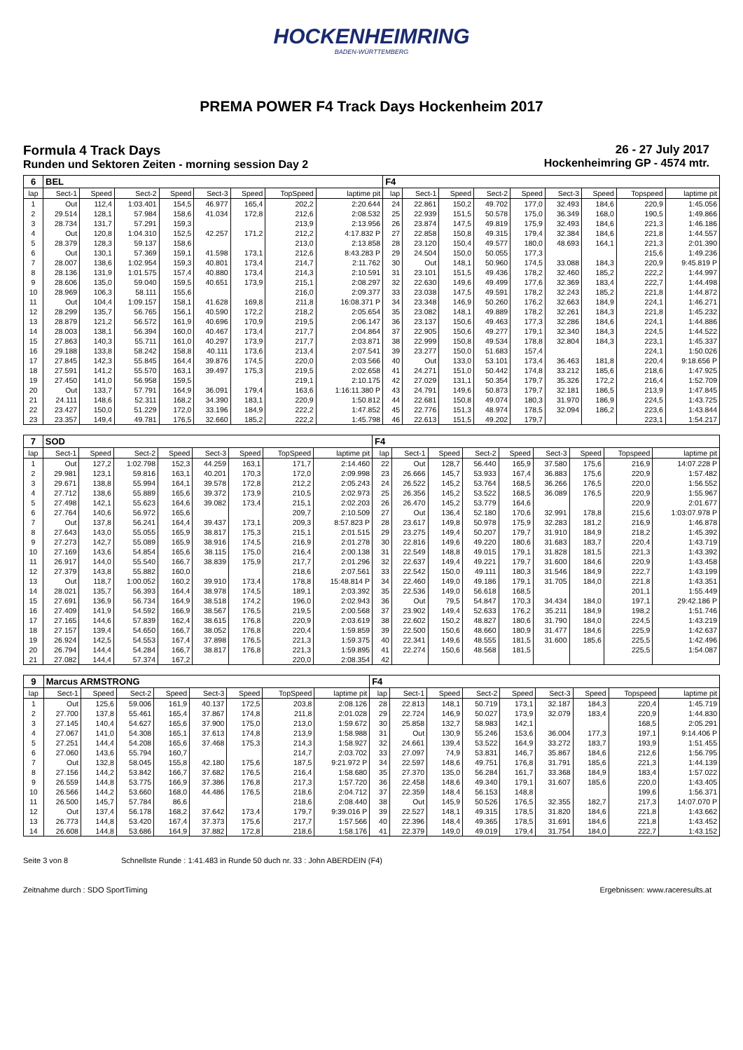HOCKENHEIMRING
BADEN-WÜRTTEMBERG
PREMA POWER F4 Track Days Hockenheim 2017
Formula 4 Track Days
Runden und Sektoren Zeiten - morning session Day 2
26 - 27 July 2017
Hockenheimring GP - 4574 mtr.
| 6 | BEL | | | | | | | | F4 | | | | | | | | |
| lap | Sect-1 | Speed | Sect-2 | Speed | Sect-3 | Speed | TopSpeed | laptime pit | lap | Sect-1 | Speed | Sect-2 | Speed | Sect-3 | Speed | Topspeed | laptime pit |
| 1 | Out | 112,4 | 1:03.401 | 154,5 | 46.977 | 165,4 | 202,2 | 2:20.644 | 24 | 22.861 | 150,2 | 49.702 | 177,0 | 32.493 | 184,6 | 220,9 | 1:45.056 |
| 2 | 29.514 | 128,1 | 57.984 | 158,6 | 41.034 | 172,8 | 212,6 | 2:08.532 | 25 | 22.939 | 151,5 | 50.578 | 175,0 | 36.349 | 168,0 | 190,5 | 1:49.866 |
| 3 | 28.734 | 131,7 | 57.291 | 159,3 | | | 213,9 | 2:13.956 | 26 | 23.874 | 147,5 | 49.819 | 175,9 | 32.493 | 184,6 | 221,3 | 1:46.186 |
| 4 | Out | 120,8 | 1:04.310 | 152,5 | 42.257 | 171,2 | 212,2 | 4:17.832 P | 27 | 22.858 | 150,8 | 49.315 | 179,4 | 32.384 | 184,6 | 221,8 | 1:44.557 |
| 5 | 28.379 | 128,3 | 59.137 | 158,6 | | | 213,0 | 2:13.858 | 28 | 23.120 | 150,4 | 49.577 | 180,0 | 48.693 | 164,1 | 221,3 | 2:01.390 |
| 6 | Out | 130,1 | 57.369 | 159,1 | 41.598 | 173,1 | 212,6 | 8:43.283 P | 29 | 24.504 | 150,0 | 50.055 | 177,3 | | | 215,6 | 1:49.236 |
| 7 | 28.007 | 138,6 | 1:02.954 | 159,3 | 40.801 | 173,4 | 214,7 | 2:11.762 | 30 | Out | 148,1 | 50.960 | 174,5 | 33.088 | 184,3 | 220,9 | 9:45.819 P |
| 8 | 28.136 | 131,9 | 1:01.575 | 157,4 | 40.880 | 173,4 | 214,3 | 2:10.591 | 31 | 23.101 | 151,5 | 49.436 | 178,2 | 32.460 | 185,2 | 222,2 | 1:44.997 |
| 9 | 28.606 | 135,0 | 59.040 | 159,5 | 40.651 | 173,9 | 215,1 | 2:08.297 | 32 | 22.630 | 149,6 | 49.499 | 177,6 | 32.369 | 183,4 | 222,7 | 1:44.498 |
| 10 | 28.969 | 106,3 | 58.111 | 155,6 | | | 216,0 | 2:09.377 | 33 | 23.038 | 147,5 | 49.591 | 178,2 | 32.243 | 185,2 | 221,8 | 1:44.872 |
| 11 | Out | 104,4 | 1:09.157 | 158,1 | 41.628 | 169,8 | 211,8 | 16:08.371 P | 34 | 23.348 | 146,9 | 50.260 | 176,2 | 32.663 | 184,9 | 224,1 | 1:46.271 |
| 12 | 28.299 | 135,7 | 56.765 | 156,1 | 40.590 | 172,2 | 218,2 | 2:05.654 | 35 | 23.082 | 148,1 | 49.889 | 178,2 | 32.261 | 184,3 | 221,8 | 1:45.232 |
| 13 | 28.879 | 121,2 | 56.572 | 161,9 | 40.696 | 170,9 | 219,5 | 2:06.147 | 36 | 23.137 | 150,6 | 49.463 | 177,3 | 32.286 | 184,6 | 224,1 | 1:44.886 |
| 14 | 28.003 | 138,1 | 56.394 | 160,0 | 40.467 | 173,4 | 217,7 | 2:04.864 | 37 | 22.905 | 150,6 | 49.277 | 179,1 | 32.340 | 184,3 | 224,5 | 1:44.522 |
| 15 | 27.863 | 140,3 | 55.711 | 161,0 | 40.297 | 173,9 | 217,7 | 2:03.871 | 38 | 22.999 | 150,8 | 49.534 | 178,8 | 32.804 | 184,3 | 223,1 | 1:45.337 |
| 16 | 29.188 | 133,8 | 58.242 | 158,8 | 40.111 | 173,6 | 213,4 | 2:07.541 | 39 | 23.277 | 150,0 | 51.683 | 157,4 | | | 224,1 | 1:50.026 |
| 17 | 27.845 | 142,3 | 55.845 | 164,4 | 39.876 | 174,5 | 220,0 | 2:03.566 | 40 | Out | 133,0 | 53.101 | 173,4 | 36.463 | 181,8 | 220,4 | 9:18.656 P |
| 18 | 27.591 | 141,2 | 55.570 | 163,1 | 39.497 | 175,3 | 219,5 | 2:02.658 | 41 | 24.271 | 151,0 | 50.442 | 174,8 | 33.212 | 185,6 | 218,6 | 1:47.925 |
| 19 | 27.450 | 141,0 | 56.958 | 159,5 | | | 219,1 | 2:10.175 | 42 | 27.029 | 131,1 | 50.354 | 179,7 | 35.326 | 172,2 | 216,4 | 1:52.709 |
| 20 | Out | 133,7 | 57.791 | 164,9 | 36.091 | 179,4 | 163,6 | 1:16:11.380 P | 43 | 24.791 | 149,6 | 50.873 | 179,7 | 32.181 | 186,5 | 213,9 | 1:47.845 |
| 21 | 24.111 | 148,6 | 52.311 | 168,2 | 34.390 | 183,1 | 220,9 | 1:50.812 | 44 | 22.681 | 150,8 | 49.074 | 180,3 | 31.970 | 186,9 | 224,5 | 1:43.725 |
| 22 | 23.427 | 150,0 | 51.229 | 172,0 | 33.196 | 184,9 | 222,2 | 1:47.852 | 45 | 22.776 | 151,3 | 48.974 | 178,5 | 32.094 | 186,2 | 223,6 | 1:43.844 |
| 23 | 23.357 | 149,4 | 49.781 | 176,5 | 32.660 | 185,2 | 222,2 | 1:45.798 | 46 | 22.613 | 151,5 | 49.202 | 179,7 | | | 223,1 | 1:54.217 |
| 7 | SOD | | | | | | | | F4 | | | | | | | | |
| lap | Sect-1 | Speed | Sect-2 | Speed | Sect-3 | Speed | TopSpeed | laptime pit | lap | Sect-1 | Speed | Sect-2 | Speed | Sect-3 | Speed | Topspeed | laptime pit |
| 1 | Out | 127,2 | 1:02.798 | 152,3 | 44.259 | 163,1 | 171,7 | 2:14.460 | 22 | Out | 128,7 | 56.440 | 165,9 | 37.580 | 175,6 | 216,9 | 14:07.228 P |
| 2 | 29.981 | 123,1 | 59.816 | 163,1 | 40.201 | 170,3 | 172,0 | 2:09.998 | 23 | 26.666 | 145,7 | 53.933 | 167,4 | 36.883 | 175,6 | 220,9 | 1:57.482 |
| 3 | 29.671 | 138,8 | 55.994 | 164,1 | 39.578 | 172,8 | 212,2 | 2:05.243 | 24 | 26.522 | 145,2 | 53.764 | 168,5 | 36.266 | 176,5 | 220,0 | 1:56.552 |
| 4 | 27.712 | 138,6 | 55.889 | 165,6 | 39.372 | 173,9 | 210,5 | 2:02.973 | 25 | 26.356 | 145,2 | 53.522 | 168,5 | 36.089 | 176,5 | 220,9 | 1:55.967 |
| 5 | 27.498 | 142,1 | 55.623 | 164,6 | 39.082 | 173,4 | 215,1 | 2:02.203 | 26 | 26.470 | 145,2 | 53.779 | 164,6 | | | 220,9 | 2:01.677 |
| 6 | 27.764 | 140,6 | 56.972 | 165,6 | | | 209,7 | 2:10.509 | 27 | Out | 136,4 | 52.180 | 170,6 | 32.991 | 178,8 | 215,6 | 1:03:07.978 P |
| 7 | Out | 137,8 | 56.241 | 164,4 | 39.437 | 173,1 | 209,3 | 8:57.823 P | 28 | 23.617 | 149,8 | 50.978 | 175,9 | 32.283 | 181,2 | 216,9 | 1:46.878 |
| 8 | 27.643 | 143,0 | 55.055 | 165,9 | 38.817 | 175,3 | 215,1 | 2:01.515 | 29 | 23.275 | 149,4 | 50.207 | 179,7 | 31.910 | 184,9 | 218,2 | 1:45.392 |
| 9 | 27.273 | 142,7 | 55.089 | 165,9 | 38.916 | 174,5 | 216,9 | 2:01.278 | 30 | 22.816 | 149,6 | 49.220 | 180,6 | 31.683 | 183,7 | 220,4 | 1:43.719 |
| 10 | 27.169 | 143,6 | 54.854 | 165,6 | 38.115 | 175,0 | 216,4 | 2:00.138 | 31 | 22.549 | 148,8 | 49.015 | 179,1 | 31.828 | 181,5 | 221,3 | 1:43.392 |
| 11 | 26.917 | 144,0 | 55.540 | 166,7 | 38.839 | 175,9 | 217,7 | 2:01.296 | 32 | 22.637 | 149,4 | 49.221 | 179,7 | 31.600 | 184,6 | 220,9 | 1:43.458 |
| 12 | 27.379 | 143,8 | 55.882 | 160,0 | | | 218,6 | 2:07.561 | 33 | 22.542 | 150,0 | 49.111 | 180,3 | 31.546 | 184,9 | 222,7 | 1:43.199 |
| 13 | Out | 118,7 | 1:00.052 | 160,2 | 39.910 | 173,4 | 178,8 | 15:48.814 P | 34 | 22.460 | 149,0 | 49.186 | 179,1 | 31.705 | 184,0 | 221,8 | 1:43.351 |
| 14 | 28.021 | 135,7 | 56.393 | 164,4 | 38.978 | 174,5 | 189,1 | 2:03.392 | 35 | 22.536 | 149,0 | 56.618 | 168,5 | | | 201,1 | 1:55.449 |
| 15 | 27.691 | 136,9 | 56.734 | 164,9 | 38.518 | 174,2 | 196,0 | 2:02.943 | 36 | Out | 79,5 | 54.847 | 170,3 | 34.434 | 184,0 | 197,1 | 29:42.186 P |
| 16 | 27.409 | 141,9 | 54.592 | 166,9 | 38.567 | 176,5 | 219,5 | 2:00.568 | 37 | 23.902 | 149,4 | 52.633 | 176,2 | 35.211 | 184,9 | 198,2 | 1:51.746 |
| 17 | 27.165 | 144,6 | 57.839 | 162,4 | 38.615 | 176,8 | 220,9 | 2:03.619 | 38 | 22.602 | 150,2 | 48.827 | 180,6 | 31.790 | 184,0 | 224,5 | 1:43.219 |
| 18 | 27.157 | 139,4 | 54.650 | 166,7 | 38.052 | 176,8 | 220,4 | 1:59.859 | 39 | 22.500 | 150,6 | 48.660 | 180,9 | 31.477 | 184,6 | 225,9 | 1:42.637 |
| 19 | 26.924 | 142,5 | 54.553 | 167,4 | 37.898 | 176,5 | 221,3 | 1:59.375 | 40 | 22.341 | 149,6 | 48.555 | 181,5 | 31.600 | 185,6 | 225,5 | 1:42.496 |
| 20 | 26.794 | 144,4 | 54.284 | 166,7 | 38.817 | 176,8 | 221,3 | 1:59.895 | 41 | 22.274 | 150,6 | 48.568 | 181,5 | | | 225,5 | 1:54.087 |
| 21 | 27.082 | 144,4 | 57.374 | 167,2 | | | 220,0 | 2:08.354 | 42 | | | | | | | | |
| 9 | Marcus ARMSTRONG | | | | | | | | F4 | | | | | | | | |
| lap | Sect-1 | Speed | Sect-2 | Speed | Sect-3 | Speed | TopSpeed | laptime pit | lap | Sect-1 | Speed | Sect-2 | Speed | Sect-3 | Speed | Topspeed | laptime pit |
| 1 | Out | 125,6 | 59.006 | 161,9 | 40.137 | 172,5 | 203,8 | 2:08.126 | 28 | 22.813 | 148,1 | 50.719 | 173,1 | 32.187 | 184,3 | 220,4 | 1:45.719 |
| 2 | 27.700 | 137,8 | 55.461 | 165,4 | 37.867 | 174,8 | 211,8 | 2:01.028 | 29 | 22.724 | 146,9 | 50.027 | 173,9 | 32.079 | 183,4 | 220,9 | 1:44.830 |
| 3 | 27.145 | 140,4 | 54.627 | 165,6 | 37.900 | 175,0 | 213,0 | 1:59.672 | 30 | 25.858 | 132,7 | 58.983 | 142,1 | | | 168,5 | 2:05.291 |
| 4 | 27.067 | 141,0 | 54.308 | 165,1 | 37.613 | 174,8 | 213,9 | 1:58.988 | 31 | Out | 130,9 | 55.246 | 153,6 | 36.004 | 177,3 | 197,1 | 9:14.406 P |
| 5 | 27.251 | 144,4 | 54.208 | 165,6 | 37.468 | 175,3 | 214,3 | 1:58.927 | 32 | 24.661 | 139,4 | 53.522 | 164,9 | 33.272 | 183,7 | 193,9 | 1:51.455 |
| 6 | 27.060 | 143,6 | 55.794 | 160,7 | | | 214,7 | 2:03.702 | 33 | 27.097 | 74,9 | 53.831 | 146,7 | 35.867 | 184,6 | 212,6 | 1:56.795 |
| 7 | Out | 132,8 | 58.045 | 155,8 | 42.180 | 175,6 | 187,5 | 9:21.972 P | 34 | 22.597 | 148,6 | 49.751 | 176,8 | 31.791 | 185,6 | 221,3 | 1:44.139 |
| 8 | 27.156 | 144,2 | 53.842 | 166,7 | 37.682 | 176,5 | 216,4 | 1:58.680 | 35 | 27.370 | 135,0 | 56.284 | 161,7 | 33.368 | 184,9 | 183,4 | 1:57.022 |
| 9 | 26.559 | 144,8 | 53.775 | 166,9 | 37.386 | 176,8 | 217,3 | 1:57.720 | 36 | 22.458 | 148,6 | 49.340 | 179,1 | 31.607 | 185,6 | 220,0 | 1:43.405 |
| 10 | 26.566 | 144,2 | 53.660 | 168,0 | 44.486 | 176,5 | 218,6 | 2:04.712 | 37 | 22.359 | 148,4 | 56.153 | 148,8 | | | 199,6 | 1:56.371 |
| 11 | 26.500 | 145,7 | 57.784 | 86,6 | | | 218,6 | 2:08.440 | 38 | Out | 145,9 | 50.526 | 176,5 | 32.355 | 182,7 | 217,3 | 14:07.070 P |
| 12 | Out | 137,4 | 56.178 | 168,2 | 37.642 | 173,4 | 179,7 | 9:39.016 P | 39 | 22.527 | 148,1 | 49.315 | 178,5 | 31.820 | 184,6 | 221,8 | 1:43.662 |
| 13 | 26.773 | 144,8 | 53.420 | 167,4 | 37.373 | 175,6 | 217,7 | 1:57.566 | 40 | 22.396 | 148,4 | 49.365 | 178,5 | 31.691 | 184,6 | 221,8 | 1:43.452 |
| 14 | 26.608 | 144,8 | 53.686 | 164,9 | 37.882 | 172,8 | 218,6 | 1:58.176 | 41 | 22.379 | 149,0 | 49.019 | 179,4 | 31.754 | 184,0 | 222,7 | 1:43.152 |
Seite 3 von 8 Schnellste Runde : 1:41.483 in Runde 50 duch nr. 33 : John ABERDEIN (F4)
Zeitnahme durch : SDO SportTiming Ergebnissen: www.raceresults.at